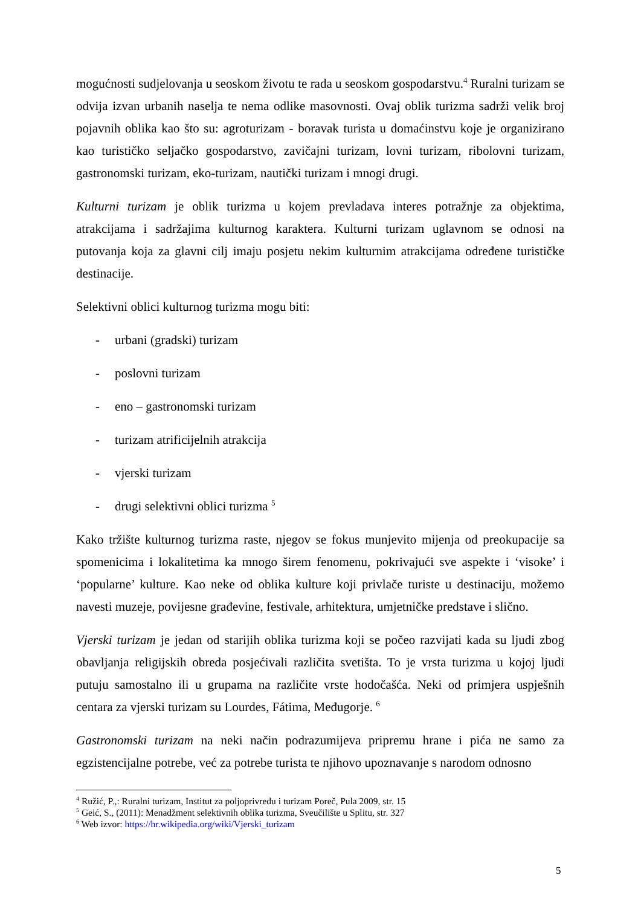mogućnosti sudjelovanja u seoskom životu te rada u seoskom gospodarstvu.<sup>4</sup> Ruralni turizam se odvija izvan urbanih naselja te nema odlike masovnosti. Ovaj oblik turizma sadrži velik broj pojavnih oblika kao što su: agroturizam - boravak turista u domaćinstvu koje je organizirano kao turističko seljačko gospodarstvo, zavičajni turizam, lovni turizam, ribolovni turizam, gastronomski turizam, eko-turizam, nautički turizam i mnogi drugi.
Kulturni turizam je oblik turizma u kojem prevladava interes potražnje za objektima, atrakcijama i sadržajima kulturnog karaktera. Kulturni turizam uglavnom se odnosi na putovanja koja za glavni cilj imaju posjetu nekim kulturnim atrakcijama određene turističke destinacije.
Selektivni oblici kulturnog turizma mogu biti:
- urbani (gradski) turizam
- poslovni turizam
- eno – gastronomski turizam
- turizam atrificijelnih atrakcija
- vjerski turizam
- drugi selektivni oblici turizma <sup>5</sup>
Kako tržište kulturnog turizma raste, njegov se fokus munjevito mijenja od preokupacije sa spomenicima i lokalitetima ka mnogo širem fenomenu, pokrivajući sve aspekte i ‘visoke’ i ‘popularne’ kulture. Kao neke od oblika kulture koji privlače turiste u destinaciju, možemo navesti muzeje, povijesne građevine, festivale, arhitektura, umjetničke predstave i slično.
Vjerski turizam je jedan od starijih oblika turizma koji se počeo razvijati kada su ljudi zbog obavljanja religijskih obreda posjećivali različita svetišta. To je vrsta turizma u kojoj ljudi putuju samostalno ili u grupama na različite vrste hodočašća. Neki od primjera uspješnih centara za vjerski turizam su Lourdes, Fátima, Međugorje. <sup>6</sup>
Gastronomski turizam na neki način podrazumijeva pripremu hrane i pića ne samo za egzistencijalne potrebe, već za potrebe turista te njihovo upoznavanje s narodom odnosno
<sup>4</sup> Ružić, P.,: Ruralni turizam, Institut za poljoprivredu i turizam Poreč, Pula 2009, str. 15
<sup>5</sup> Geić, S., (2011): Menadžment selektivnih oblika turizma, Sveučilište u Splitu, str. 327
<sup>6</sup> Web izvor: https://hr.wikipedia.org/wiki/Vjerski_turizam
5